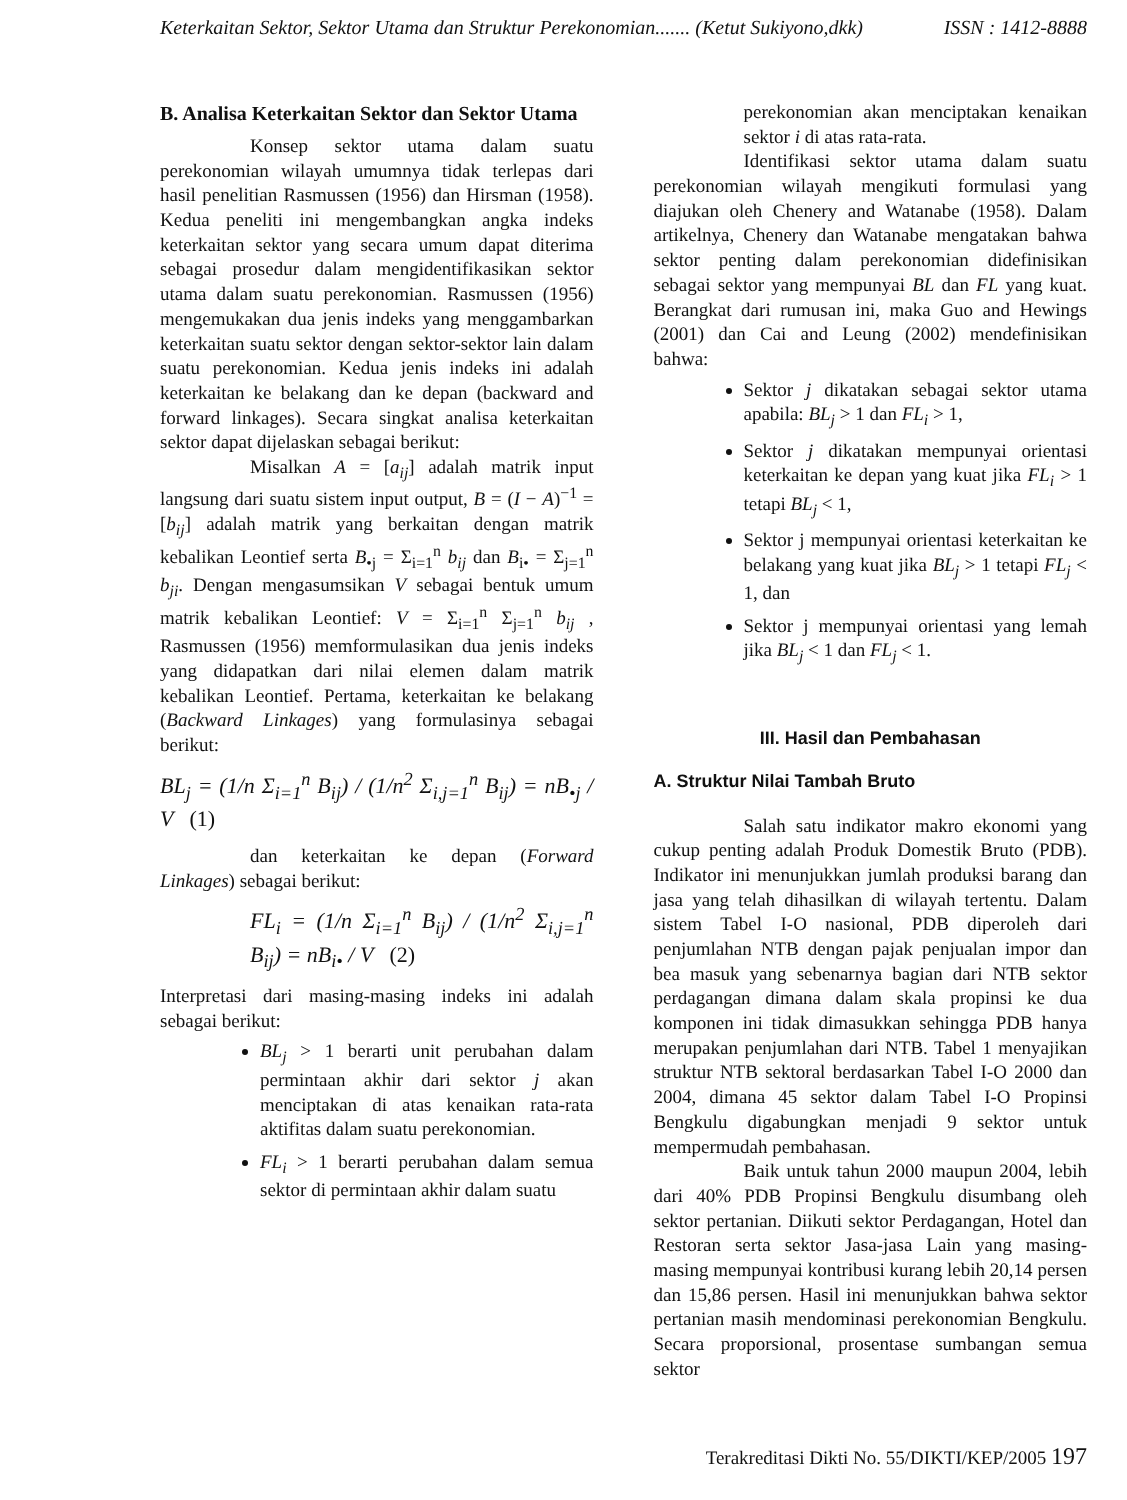Keterkaitan Sektor, Sektor Utama dan Struktur Perekonomian....... (Ketut Sukiyono,dkk) ISSN : 1412-8888
B. Analisa Keterkaitan Sektor dan Sektor Utama
Konsep sektor utama dalam suatu perekonomian wilayah umumnya tidak terlepas dari hasil penelitian Rasmussen (1956) dan Hirsman (1958). Kedua peneliti ini mengembangkan angka indeks keterkaitan sektor yang secara umum dapat diterima sebagai prosedur dalam mengidentifikasikan sektor utama dalam suatu perekonomian. Rasmussen (1956) mengemukakan dua jenis indeks yang menggambarkan keterkaitan suatu sektor dengan sektor-sektor lain dalam suatu perekonomian. Kedua jenis indeks ini adalah keterkaitan ke belakang dan ke depan (backward and forward linkages). Secara singkat analisa keterkaitan sektor dapat dijelaskan sebagai berikut:
Misalkan A = [a<sub>ij</sub>] adalah matrik input langsung dari suatu sistem input output, B = (I − A)<sup>−1</sup> = [b<sub>ij</sub>] adalah matrik yang berkaitan dengan matrik kebalikan Leontief serta B<sub>•j</sub> = Σ<sub>i=1</sub><sup>n</sup> b<sub>ij</sub> dan B<sub>i•</sub> = Σ<sub>j=1</sub><sup>n</sup> b<sub>ji</sub>. Dengan mengasumsikan V sebagai bentuk umum matrik kebalikan Leontief: V = Σ<sub>i=1</sub><sup>n</sup> Σ<sub>j=1</sub><sup>n</sup> b<sub>ij</sub> , Rasmussen (1956) memformulasikan dua jenis indeks yang didapatkan dari nilai elemen dalam matrik kebalikan Leontief. Pertama, keterkaitan ke belakang (Backward Linkages) yang formulasinya sebagai berikut:
BL<sub>j</sub> = (1/n Σ<sub>i=1</sub><sup>n</sup> B<sub>ij</sub>) / (1/n<sup>2</sup> Σ<sub>i,j=1</sub><sup>n</sup> B<sub>ij</sub>) = nB<sub>•j</sub> / V (1)
dan keterkaitan ke depan (Forward Linkages) sebagai berikut:
FL<sub>i</sub> = (1/n Σ<sub>i=1</sub><sup>n</sup> B<sub>ij</sub>) / (1/n<sup>2</sup> Σ<sub>i,j=1</sub><sup>n</sup> B<sub>ij</sub>) = nB<sub>i•</sub> / V (2)
Interpretasi dari masing-masing indeks ini adalah sebagai berikut:
BL<sub>j</sub> > 1 berarti unit perubahan dalam permintaan akhir dari sektor j akan menciptakan di atas kenaikan rata-rata aktifitas dalam suatu perekonomian.
FL<sub>i</sub> > 1 berarti perubahan dalam semua sektor di permintaan akhir dalam suatu
perekonomian akan menciptakan kenaikan sektor i di atas rata-rata.
Identifikasi sektor utama dalam suatu perekonomian wilayah mengikuti formulasi yang diajukan oleh Chenery and Watanabe (1958). Dalam artikelnya, Chenery dan Watanabe mengatakan bahwa sektor penting dalam perekonomian didefinisikan sebagai sektor yang mempunyai BL dan FL yang kuat. Berangkat dari rumusan ini, maka Guo and Hewings (2001) dan Cai and Leung (2002) mendefinisikan bahwa:
Sektor j dikatakan sebagai sektor utama apabila: BL<sub>j</sub> > 1 dan FL<sub>i</sub> > 1,
Sektor j dikatakan mempunyai orientasi keterkaitan ke depan yang kuat jika FL<sub>i</sub> > 1 tetapi BL<sub>j</sub> < 1,
Sektor j mempunyai orientasi keterkaitan ke belakang yang kuat jika BL<sub>j</sub> > 1 tetapi FL<sub>j</sub> < 1, dan
Sektor j mempunyai orientasi yang lemah jika BL<sub>j</sub> < 1 dan FL<sub>j</sub> < 1.
III. Hasil dan Pembahasan
A. Struktur Nilai Tambah Bruto
Salah satu indikator makro ekonomi yang cukup penting adalah Produk Domestik Bruto (PDB). Indikator ini menunjukkan jumlah produksi barang dan jasa yang telah dihasilkan di wilayah tertentu. Dalam sistem Tabel I-O nasional, PDB diperoleh dari penjumlahan NTB dengan pajak penjualan impor dan bea masuk yang sebenarnya bagian dari NTB sektor perdagangan dimana dalam skala propinsi ke dua komponen ini tidak dimasukkan sehingga PDB hanya merupakan penjumlahan dari NTB. Tabel 1 menyajikan struktur NTB sektoral berdasarkan Tabel I-O 2000 dan 2004, dimana 45 sektor dalam Tabel I-O Propinsi Bengkulu digabungkan menjadi 9 sektor untuk mempermudah pembahasan.
Baik untuk tahun 2000 maupun 2004, lebih dari 40% PDB Propinsi Bengkulu disumbang oleh sektor pertanian. Diikuti sektor Perdagangan, Hotel dan Restoran serta sektor Jasa-jasa Lain yang masing-masing mempunyai kontribusi kurang lebih 20,14 persen dan 15,86 persen. Hasil ini menunjukkan bahwa sektor pertanian masih mendominasi perekonomian Bengkulu. Secara proporsional, prosentase sumbangan semua sektor
Terakreditasi Dikti No. 55/DIKTI/KEP/2005 197